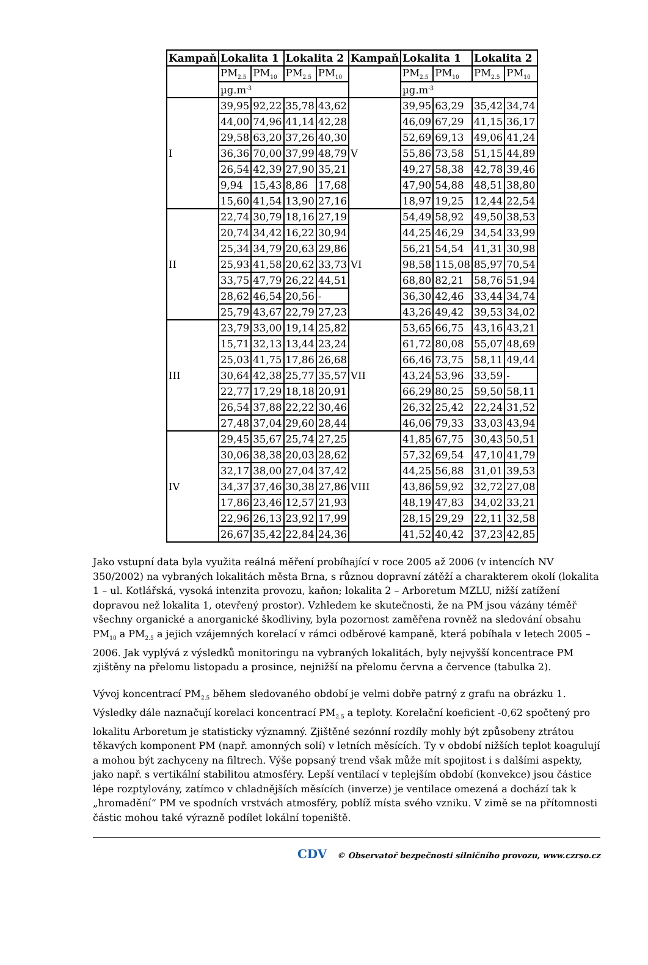| Kampaň | Lokalita 1 | | Lokalita 2 | | Kampaň | Lokalita 1 | | Lokalita 2 | |
| --- | --- | --- | --- | --- | --- | --- | --- | --- | --- |
| | PM<sub>2.5</sub> | PM<sub>10</sub> | PM<sub>2.5</sub> | PM<sub>10</sub> | | PM<sub>2.5</sub> | PM<sub>10</sub> | PM<sub>2.5</sub> | PM<sub>10</sub> |
| | µg.m<sup>-3</sup> | | | | | µg.m<sup>-3</sup> | | | |
| I | 39,95 | 92,22 | 35,78 | 43,62 | V | 39,95 | 63,29 | 35,42 | 34,74 |
| | 44,00 | 74,96 | 41,14 | 42,28 | | 46,09 | 67,29 | 41,15 | 36,17 |
| | 29,58 | 63,20 | 37,26 | 40,30 | | 52,69 | 69,13 | 49,06 | 41,24 |
| | 36,36 | 70,00 | 37,99 | 48,79 | | 55,86 | 73,58 | 51,15 | 44,89 |
| | 26,54 | 42,39 | 27,90 | 35,21 | | 49,27 | 58,38 | 42,78 | 39,46 |
| | 9,94 | 15,43 | 8,86 | 17,68 | | 47,90 | 54,88 | 48,51 | 38,80 |
| | 15,60 | 41,54 | 13,90 | 27,16 | | 18,97 | 19,25 | 12,44 | 22,54 |
| II | 22,74 | 30,79 | 18,16 | 27,19 | VI | 54,49 | 58,92 | 49,50 | 38,53 |
| | 20,74 | 34,42 | 16,22 | 30,94 | | 44,25 | 46,29 | 34,54 | 33,99 |
| | 25,34 | 34,79 | 20,63 | 29,86 | | 56,21 | 54,54 | 41,31 | 30,98 |
| | 25,93 | 41,58 | 20,62 | 33,73 | | 98,58 | 115,08 | 85,97 | 70,54 |
| | 33,75 | 47,79 | 26,22 | 44,51 | | 68,80 | 82,21 | 58,76 | 51,94 |
| | 28,62 | 46,54 | 20,56 | - | | 36,30 | 42,46 | 33,44 | 34,74 |
| | 25,79 | 43,67 | 22,79 | 27,23 | | 43,26 | 49,42 | 39,53 | 34,02 |
| III | 23,79 | 33,00 | 19,14 | 25,82 | VII | 53,65 | 66,75 | 43,16 | 43,21 |
| | 15,71 | 32,13 | 13,44 | 23,24 | | 61,72 | 80,08 | 55,07 | 48,69 |
| | 25,03 | 41,75 | 17,86 | 26,68 | | 66,46 | 73,75 | 58,11 | 49,44 |
| | 30,64 | 42,38 | 25,77 | 35,57 | | 43,24 | 53,96 | 33,59 | - |
| | 22,77 | 17,29 | 18,18 | 20,91 | | 66,29 | 80,25 | 59,50 | 58,11 |
| | 26,54 | 37,88 | 22,22 | 30,46 | | 26,32 | 25,42 | 22,24 | 31,52 |
| | 27,48 | 37,04 | 29,60 | 28,44 | | 46,06 | 79,33 | 33,03 | 43,94 |
| IV | 29,45 | 35,67 | 25,74 | 27,25 | VIII | 41,85 | 67,75 | 30,43 | 50,51 |
| | 30,06 | 38,38 | 20,03 | 28,62 | | 57,32 | 69,54 | 47,10 | 41,79 |
| | 32,17 | 38,00 | 27,04 | 37,42 | | 44,25 | 56,88 | 31,01 | 39,53 |
| | 34,37 | 37,46 | 30,38 | 27,86 | | 43,86 | 59,92 | 32,72 | 27,08 |
| | 17,86 | 23,46 | 12,57 | 21,93 | | 48,19 | 47,83 | 34,02 | 33,21 |
| | 22,96 | 26,13 | 23,92 | 17,99 | | 28,15 | 29,29 | 22,11 | 32,58 |
| | 26,67 | 35,42 | 22,84 | 24,36 | | 41,52 | 40,42 | 37,23 | 42,85 |
Jako vstupní data byla využita reálná měření probíhající v roce 2005 až 2006 (v intencích NV 350/2002) na vybraných lokalitách města Brna, s různou dopravní zátěží a charakterem okolí (lokalita 1 – ul. Kotlářská, vysoká intenzita provozu, kaňon; lokalita 2 – Arboretum MZLU, nižší zatížení dopravou než lokalita 1, otevřený prostor). Vzhledem ke skutečnosti, že na PM jsou vázány téměř všechny organické a anorganické škodliviny, byla pozornost zaměřena rovněž na sledování obsahu PM<sub>10</sub> a PM<sub>2.5</sub> a jejich vzájemných korelací v rámci odběrové kampaně, která pobíhala v letech 2005 – 2006. Jak vyplývá z výsledků monitoringu na vybraných lokalitách, byly nejvyšší koncentrace PM zjištěny na přelomu listopadu a prosince, nejnižší na přelomu června a července (tabulka 2).
Vývoj koncentrací PM<sub>2.5</sub> během sledovaného období je velmi dobře patrný z grafu na obrázku 1. Výsledky dále naznačují korelaci koncentrací PM<sub>2.5</sub> a teploty. Korelační koeficient -0,62 spočtený pro lokalitu Arboretum je statisticky významný. Zjištěné sezónní rozdíly mohly být způsobeny ztrátou těkavých komponent PM (např. amonných solí) v letních měsících. Ty v období nižších teplot koagulují a mohou být zachyceny na filtrech. Výše popsaný trend však může mít spojitost i s dalšími aspekty, jako např. s vertikální stabilitou atmosféry. Lepší ventilací v teplejším období (konvekce) jsou částice lépe rozptylovány, zatímco v chladnějších měsících (inverze) je ventilace omezená a dochází tak k „hromadění“ PM ve spodních vrstvách atmosféry, poblíž místa svého vzniku. V zimě se na přítomnosti částic mohou také výrazně podílet lokální topeniště.
CDV © Observatoř bezpečnosti silničního provozu, www.czrso.cz